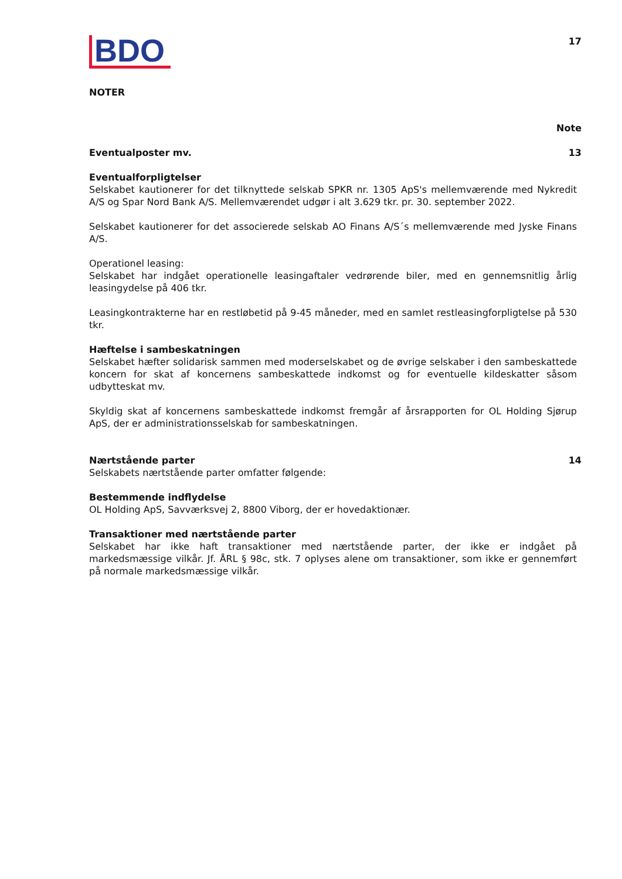BDO
17
NOTER
Note
Eventualposter mv. 13
Eventualforpligtelser
Selskabet kautionerer for det tilknyttede selskab SPKR nr. 1305 ApS's mellemværende med Nykredit A/S og Spar Nord Bank A/S. Mellemværendet udgør i alt 3.629 tkr. pr. 30. september 2022.
Selskabet kautionerer for det associerede selskab AO Finans A/S´s mellemværende med Jyske Finans A/S.
Operationel leasing:
Selskabet har indgået operationelle leasingaftaler vedrørende biler, med en gennemsnitlig årlig leasingydelse på 406 tkr.
Leasingkontrakterne har en restløbetid på 9-45 måneder, med en samlet restleasingforpligtelse på 530 tkr.
Hæftelse i sambeskatningen
Selskabet hæfter solidarisk sammen med moderselskabet og de øvrige selskaber i den sambeskattede koncern for skat af koncernens sambeskattede indkomst og for eventuelle kildeskatter såsom udbytteskat mv.
Skyldig skat af koncernens sambeskattede indkomst fremgår af årsrapporten for OL Holding Sjørup ApS, der er administrationsselskab for sambeskatningen.
Nærtstående parter 14
Selskabets nærtstående parter omfatter følgende:
Bestemmende indflydelse
OL Holding ApS, Savværksvej 2, 8800 Viborg, der er hovedaktionær.
Transaktioner med nærtstående parter
Selskabet har ikke haft transaktioner med nærtstående parter, der ikke er indgået på markedsmæssige vilkår. Jf. ÅRL § 98c, stk. 7 oplyses alene om transaktioner, som ikke er gennemført på normale markedsmæssige vilkår.